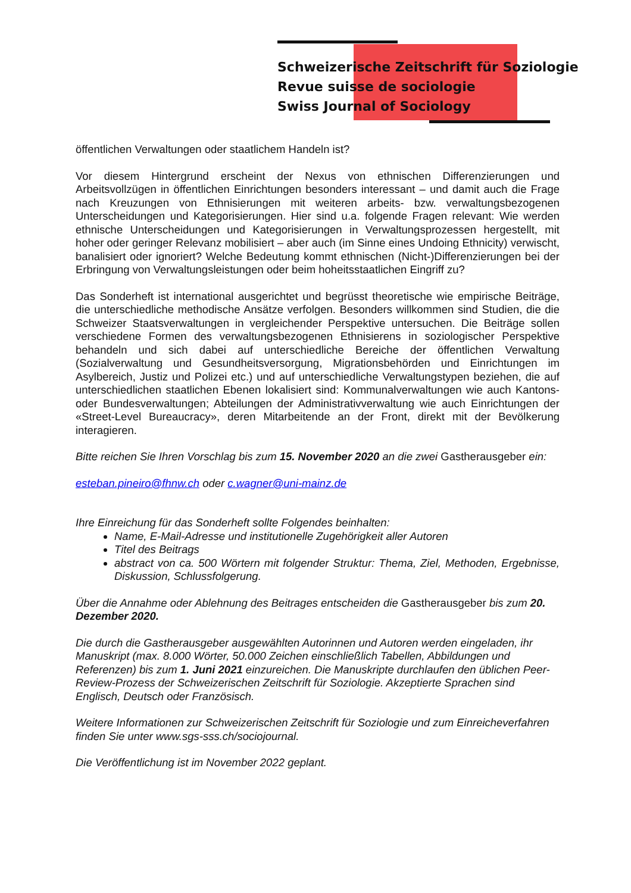Schweizerische Zeitschrift für Soziologie
Revue suisse de sociologie
Swiss Journal of Sociology
öffentlichen Verwaltungen oder staatlichem Handeln ist?
Vor diesem Hintergrund erscheint der Nexus von ethnischen Differenzierungen und Arbeitsvollzügen in öffentlichen Einrichtungen besonders interessant – und damit auch die Frage nach Kreuzungen von Ethnisierungen mit weiteren arbeits- bzw. verwaltungsbezogenen Unterscheidungen und Kategorisierungen. Hier sind u.a. folgende Fragen relevant: Wie werden ethnische Unterscheidungen und Kategorisierungen in Verwaltungsprozessen hergestellt, mit hoher oder geringer Relevanz mobilisiert – aber auch (im Sinne eines Undoing Ethnicity) verwischt, banalisiert oder ignoriert? Welche Bedeutung kommt ethnischen (Nicht-)Differenzierungen bei der Erbringung von Verwaltungsleistungen oder beim hoheitsstaatlichen Eingriff zu?
Das Sonderheft ist international ausgerichtet und begrüsst theoretische wie empirische Beiträge, die unterschiedliche methodische Ansätze verfolgen. Besonders willkommen sind Studien, die die Schweizer Staatsverwaltungen in vergleichender Perspektive untersuchen. Die Beiträge sollen verschiedene Formen des verwaltungsbezogenen Ethnisierens in soziologischer Perspektive behandeln und sich dabei auf unterschiedliche Bereiche der öffentlichen Verwaltung (Sozialverwaltung und Gesundheitsversorgung, Migrationsbehörden und Einrichtungen im Asylbereich, Justiz und Polizei etc.) und auf unterschiedliche Verwaltungstypen beziehen, die auf unterschiedlichen staatlichen Ebenen lokalisiert sind: Kommunalverwaltungen wie auch Kantons- oder Bundesverwaltungen; Abteilungen der Administrativverwaltung wie auch Einrichtungen der «Street-Level Bureaucracy», deren Mitarbeitende an der Front, direkt mit der Bevölkerung interagieren.
Bitte reichen Sie Ihren Vorschlag bis zum 15. November 2020 an die zwei Gastherausgeber ein:
esteban.pineiro@fhnw.ch oder c.wagner@uni-mainz.de
Ihre Einreichung für das Sonderheft sollte Folgendes beinhalten:
Name, E-Mail-Adresse und institutionelle Zugehörigkeit aller Autoren
Titel des Beitrags
abstract von ca. 500 Wörtern mit folgender Struktur: Thema, Ziel, Methoden, Ergebnisse, Diskussion, Schlussfolgerung.
Über die Annahme oder Ablehnung des Beitrages entscheiden die Gastherausgeber bis zum 20. Dezember 2020.
Die durch die Gastherausgeber ausgewählten Autorinnen und Autoren werden eingeladen, ihr Manuskript (max. 8.000 Wörter, 50.000 Zeichen einschließlich Tabellen, Abbildungen und Referenzen) bis zum 1. Juni 2021 einzureichen. Die Manuskripte durchlaufen den üblichen Peer-Review-Prozess der Schweizerischen Zeitschrift für Soziologie. Akzeptierte Sprachen sind Englisch, Deutsch oder Französisch.
Weitere Informationen zur Schweizerischen Zeitschrift für Soziologie und zum Einreicheverfahren finden Sie unter www.sgs-sss.ch/sociojournal.
Die Veröffentlichung ist im November 2022 geplant.